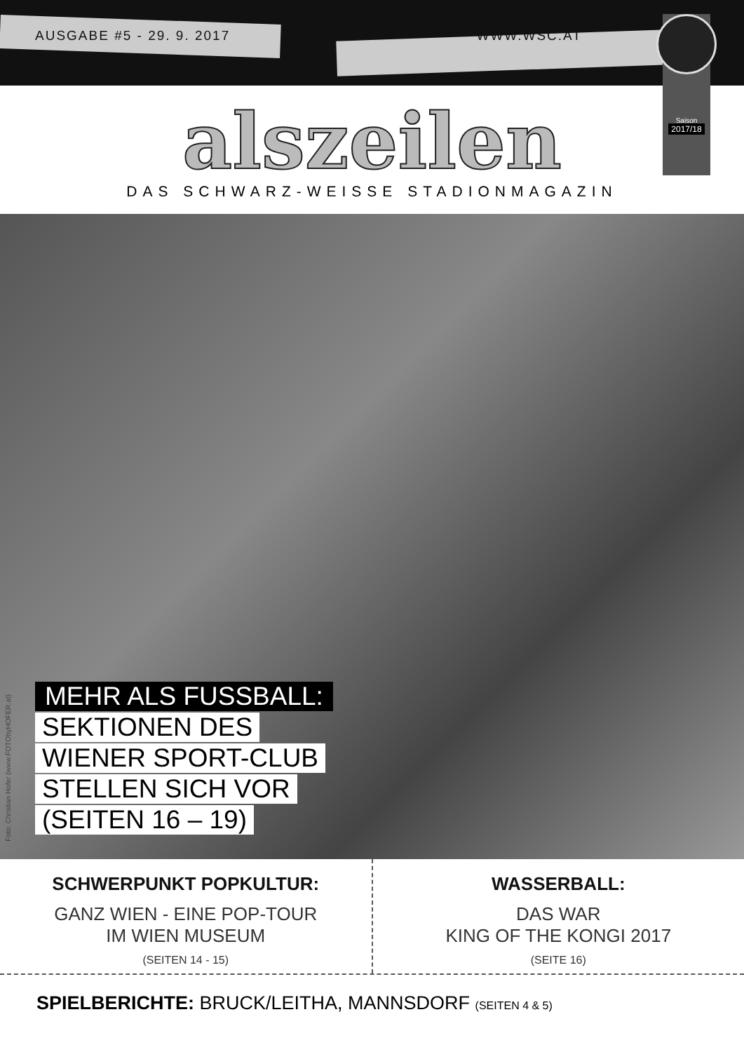AUSGABE #5 - 29. 9. 2017 WWW.WSC.AT
Saison
2017/18
alszeilen
DAS SCHWARZ-WEISSE STADIONMAGAZIN
Foto: Christian Hofer (www.FOTObyHOFER.at)
MEHR ALS FUSSBALL:
SEKTIONEN DES
WIENER SPORT-CLUB
STELLEN SICH VOR
(SEITEN 16 – 19)
SCHWERPUNKT POPKULTUR:
GANZ WIEN - EINE POP-TOUR
IM WIEN MUSEUM
(SEITEN 14 - 15)
WASSERBALL:
DAS WAR
KING OF THE KONGI 2017
(SEITE 16)
SPIELBERICHTE: BRUCK/LEITHA, MANNSDORF (SEITEN 4 & 5)